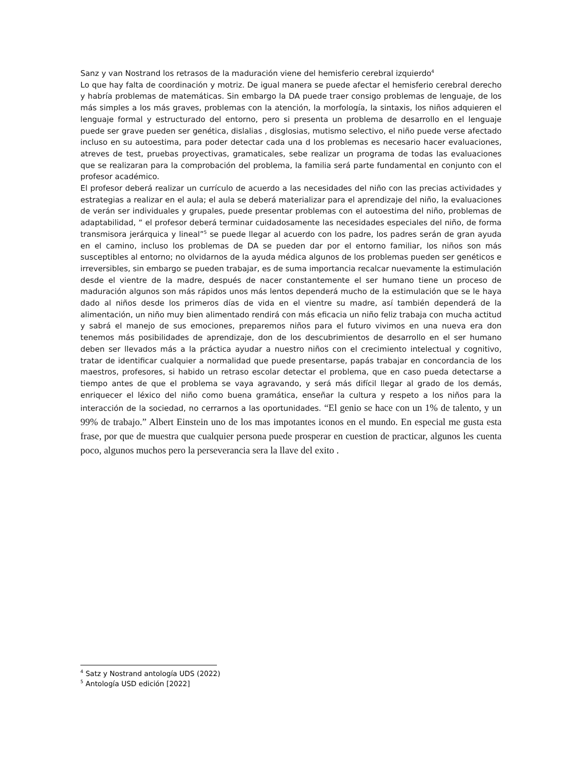Sanz y van Nostrand los retrasos de la maduración viene del hemisferio cerebral izquierdo<sup>4</sup>
Lo que hay falta de coordinación y motriz. De igual manera se puede afectar el hemisferio cerebral derecho y habría problemas de matemáticas. Sin embargo la DA puede traer consigo problemas de lenguaje, de los más simples a los más graves, problemas con la atención, la morfología, la sintaxis, los niños adquieren el lenguaje formal y estructurado del entorno, pero si presenta un problema de desarrollo en el lenguaje puede ser grave pueden ser genética, dislalias , disglosias, mutismo selectivo, el niño puede verse afectado incluso en su autoestima, para poder detectar cada una d los problemas es necesario hacer evaluaciones, atreves de test, pruebas proyectivas, gramaticales, sebe realizar un programa de todas las evaluaciones que se realizaran para la comprobación del problema, la familia será parte fundamental en conjunto con el profesor académico.
El profesor deberá realizar un currículo de acuerdo a las necesidades del niño con las precias actividades y estrategias a realizar en el aula; el aula se deberá materializar para el aprendizaje del niño, la evaluaciones de verán ser individuales y grupales, puede presentar problemas con el autoestima del niño, problemas de adaptabilidad, “ el profesor deberá terminar cuidadosamente las necesidades especiales del niño, de forma transmisora jerárquica y lineal”<sup>5</sup> se puede llegar al acuerdo con los padre, los padres serán de gran ayuda en el camino, incluso los problemas de DA se pueden dar por el entorno familiar, los niños son más susceptibles al entorno; no olvidarnos de la ayuda médica algunos de los problemas pueden ser genéticos e irreversibles, sin embargo se pueden trabajar, es de suma importancia recalcar nuevamente la estimulación desde el vientre de la madre, después de nacer constantemente el ser humano tiene un proceso de maduración algunos son más rápidos unos más lentos dependerá mucho de la estimulación que se le haya dado al niños desde los primeros días de vida en el vientre su madre, así también dependerá de la alimentación, un niño muy bien alimentado rendirá con más eficacia un niño feliz trabaja con mucha actitud y sabrá el manejo de sus emociones, preparemos niños para el futuro vivimos en una nueva era don tenemos más posibilidades de aprendizaje, don de los descubrimientos de desarrollo en el ser humano deben ser llevados más a la práctica ayudar a nuestro niños con el crecimiento intelectual y cognitivo, tratar de identificar cualquier a normalidad que puede presentarse, papás trabajar en concordancia de los maestros, profesores, si habido un retraso escolar detectar el problema, que en caso pueda detectarse a tiempo antes de que el problema se vaya agravando, y será más difícil llegar al grado de los demás, enriquecer el léxico del niño como buena gramática, enseñar la cultura y respeto a los niños para la interacción de la sociedad, no cerrarnos a las oportunidades. “El genio se hace con un 1% de talento, y un 99% de trabajo.” Albert Einstein uno de los mas impotantes iconos en el mundo. En especial me gusta esta frase, por que de muestra que cualquier persona puede prosperar en cuestion de practicar, algunos les cuenta poco, algunos muchos pero la perseverancia sera la llave del exito .
<sup>4</sup> Satz y Nostrand antología UDS (2022)
<sup>5</sup> Antología USD edición [2022]